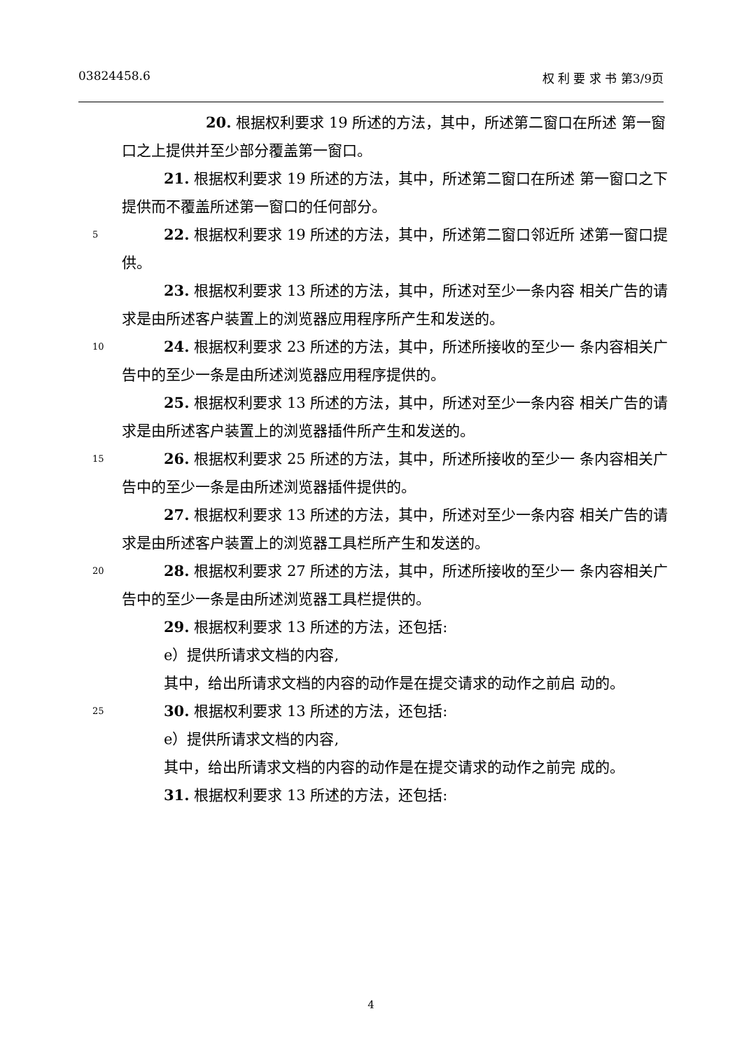03824458.6 权 利 要 求 书 第3/9页
20. 根据权利要求 19 所述的方法，其中，所述第二窗口在所述 第一窗口之上提供并至少部分覆盖第一窗口。
21. 根据权利要求 19 所述的方法，其中，所述第二窗口在所述 第一窗口之下提供而不覆盖所述第一窗口的任何部分。
5 22. 根据权利要求 19 所述的方法，其中，所述第二窗口邻近所 述第一窗口提供。
23. 根据权利要求 13 所述的方法，其中，所述对至少一条内容 相关广告的请求是由所述客户装置上的浏览器应用程序所产生和发送的。
10 24. 根据权利要求 23 所述的方法，其中，所述所接收的至少一 条内容相关广告中的至少一条是由所述浏览器应用程序提供的。
25. 根据权利要求 13 所述的方法，其中，所述对至少一条内容 相关广告的请求是由所述客户装置上的浏览器插件所产生和发送的。
15 26. 根据权利要求 25 所述的方法，其中，所述所接收的至少一 条内容相关广告中的至少一条是由所述浏览器插件提供的。
27. 根据权利要求 13 所述的方法，其中，所述对至少一条内容 相关广告的请求是由所述客户装置上的浏览器工具栏所产生和发送的。
20 28. 根据权利要求 27 所述的方法，其中，所述所接收的至少一 条内容相关广告中的至少一条是由所述浏览器工具栏提供的。
29. 根据权利要求 13 所述的方法，还包括:
e）提供所请求文档的内容,
其中，给出所请求文档的内容的动作是在提交请求的动作之前启 动的。
25
30. 根据权利要求 13 所述的方法，还包括:
e）提供所请求文档的内容,
其中，给出所请求文档的内容的动作是在提交请求的动作之前完 成的。
31. 根据权利要求 13 所述的方法，还包括:
4